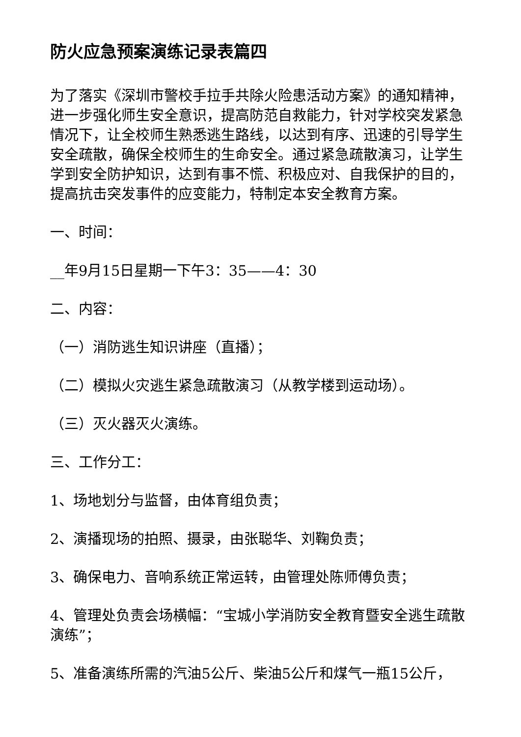防火应急预案演练记录表篇四
为了落实《深圳市警校手拉手共除火险患活动方案》的通知精神，进一步强化师生安全意识，提高防范自救能力，针对学校突发紧急情况下，让全校师生熟悉逃生路线，以达到有序、迅速的引导学生安全疏散，确保全校师生的生命安全。通过紧急疏散演习，让学生学到安全防护知识，达到有事不慌、积极应对、自我保护的目的，提高抗击突发事件的应变能力，特制定本安全教育方案。
一、时间：
__年9月15日星期一下午3：35——4：30
二、内容：
（一）消防逃生知识讲座（直播）；
（二）模拟火灾逃生紧急疏散演习（从教学楼到运动场）。
（三）灭火器灭火演练。
三、工作分工：
1、场地划分与监督，由体育组负责；
2、演播现场的拍照、摄录，由张聪华、刘鞠负责；
3、确保电力、音响系统正常运转，由管理处陈师傅负责；
4、管理处负责会场横幅：“宝城小学消防安全教育暨安全逃生疏散演练”；
5、准备演练所需的汽油5公斤、柴油5公斤和煤气一瓶15公斤，